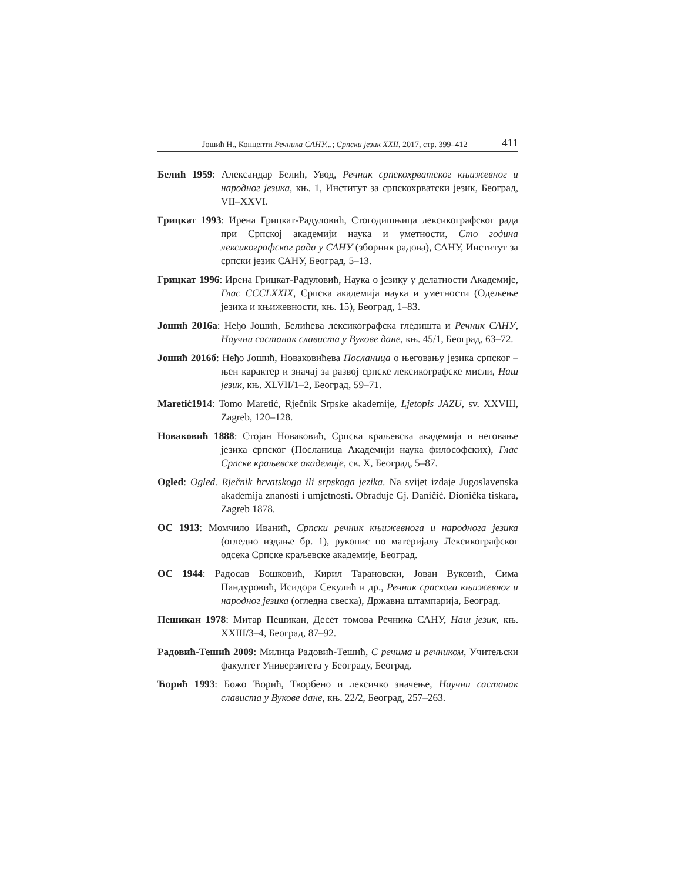Јошић Н., Концепти Речника САНУ...; Српски језик XXII, 2017, стр. 399–412 411
Белић 1959: Александар Белић, Увод, Речник српскохрватског књижевног и народног језика, књ. 1, Институт за српскохрватски језик, Београд, VII–XXVI.
Грицкат 1993: Ирена Грицкат-Радуловић, Стогодишњица лексикографског рада при Српској академији наука и уметности, Сто година лексикографског рада у САНУ (зборник радова), САНУ, Институт за српски језик САНУ, Београд, 5–13.
Грицкат 1996: Ирена Грицкат-Радуловић, Наука о језику у делатности Академије, Глас CCCLXXIX, Српска академија наука и уметности (Одељење језика и књижевности, књ. 15), Београд, 1–83.
Јошић 2016а: Неђо Јошић, Белићева лексикографска гледишта и Речник САНУ, Научни састанак слависта у Вукове дане, књ. 45/1, Београд, 63–72.
Јошић 2016б: Неђо Јошић, Новаковићева Посланица о његовању језика српског – њен карактер и значај за развој српске лексикографске мисли, Наш језик, књ. XLVII/1–2, Београд, 59–71.
Maretić1914: Tomo Maretić, Rječnik Srpske akademije, Ljetopis JAZU, sv. XXVIII, Zagreb, 120–128.
Новаковић 1888: Стојан Новаковић, Српска краљевска академија и неговање језика српског (Посланица Академији наука философских), Глас Српске краљевске академије, св. X, Београд, 5–87.
Ogled: Ogled. Rječnik hrvatskoga ili srpskoga jezika. Na svijet izdaje Jugoslavenska akademija znanosti i umjetnosti. Obrađuje Gj. Daničić. Dionička tiskara, Zagreb 1878.
ОС 1913: Момчило Иванић, Српски речник књижевнога и народнога језика (огледно издање бр. 1), рукопис по материјалу Лексикографског одсека Српске краљевске академије, Београд.
ОС 1944: Радосав Бошковић, Кирил Тарановски, Јован Вуковић, Сима Пандуровић, Исидора Секулић и др., Речник српскога књижевног и народног језика (огледна свеска), Државна штампарија, Београд.
Пешикан 1978: Митар Пешикан, Десет томова Речника САНУ, Наш језик, књ. XXIII/3–4, Београд, 87–92.
Радовић-Тешић 2009: Милица Радовић-Тешић, С речима и речником, Учитељски факултет Универзитета у Београду, Београд.
Ћорић 1993: Божо Ћорић, Творбено и лексичко значење, Научни састанак слависта у Вукове дане, књ. 22/2, Београд, 257–263.